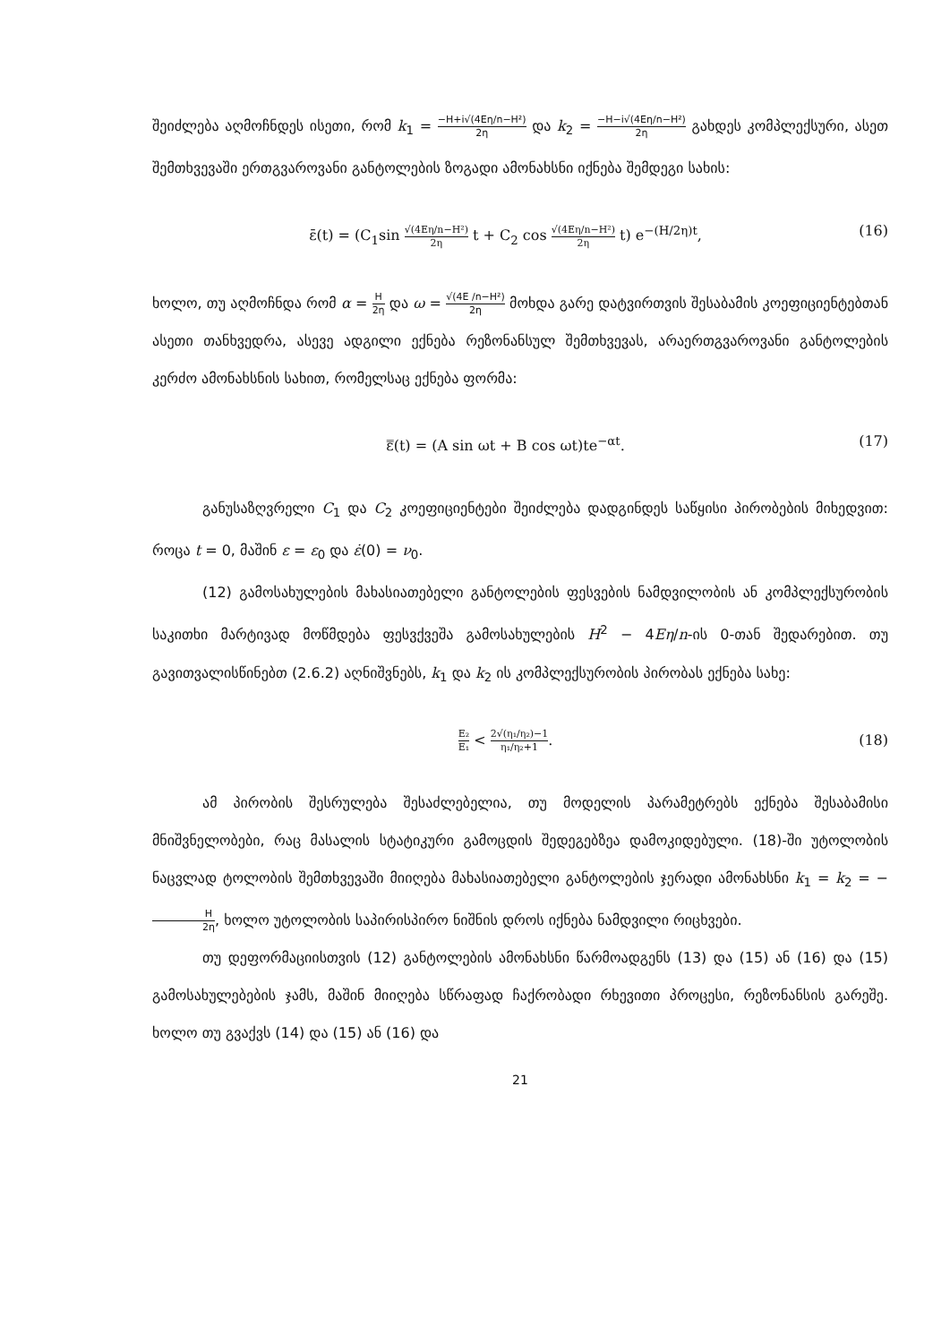შეიძლება აღმოჩნდეს ისეთი, რომ k<sub>1</sub> = −H+i√(4Eη/n−H²) 2η და k<sub>2</sub> = −H−i√(4Eη/n−H²) 2η გახდეს კომპლექსური, ასეთ შემთხვევაში ერთგვაროვანი განტოლების ზოგადი ამონახსნი იქნება შემდეგი სახის:
ε̄(t) = (C<sub>1</sub>sin √(4Eη/n−H²) 2η t + C<sub>2</sub> cos √(4Eη/n−H²) 2η t) e<sup>−(H/2η)t</sup>, (16)
ხოლო, თუ აღმოჩნდა რომ α = H 2η და ω = √(4E /n−H²) 2η მოხდა გარე დატვირთვის შესაბამის კოეფიციენტებთან ასეთი თანხვედრა, ასევე ადგილი ექნება რეზონანსულ შემთხვევას, არაერთგვაროვანი განტოლების კერძო ამონახსნის სახით, რომელსაც ექნება ფორმა:
ε̿(t) = (A sin ωt + B cos ωt)te<sup>−αt</sup>. (17)
განუსაზღვრელი C<sub>1</sub> და C<sub>2</sub> კოეფიციენტები შეიძლება დადგინდეს საწყისი პირობების მიხედვით: როცა t = 0, მაშინ ε = ε<sub>0</sub> და ε̇(0) = ν<sub>0</sub>.
(12) გამოსახულების მახასიათებელი განტოლების ფესვების ნამდვილობის ან კომპლექსურობის საკითხი მარტივად მოწმდება ფესვქვეშა გამოსახულების H<sup>2</sup> − 4Eη/n-ის 0-თან შედარებით. თუ გავითვალისწინებთ (2.6.2) აღნიშვნებს, k<sub>1</sub> და k<sub>2</sub> ის კომპლექსურობის პირობას ექნება სახე:
E₂ E₁ < 2√(η₁/η₂)−1 η₁/η₂+1. (18)
ამ პირობის შესრულება შესაძლებელია, თუ მოდელის პარამეტრებს ექნება შესაბამისი მნიშვნელობები, რაც მასალის სტატიკური გამოცდის შედეგებზეა დამოკიდებული. (18)-ში უტოლობის ნაცვლად ტოლობის შემთხვევაში მიიღება მახასიათებელი განტოლების ჯერადი ამონახსნი k<sub>1</sub> = k<sub>2</sub> = −H 2η, ხოლო უტოლობის საპირისპირო ნიშნის დროს იქნება ნამდვილი რიცხვები.
თუ დეფორმაციისთვის (12) განტოლების ამონახსნი წარმოადგენს (13) და (15) ან (16) და (15) გამოსახულებების ჯამს, მაშინ მიიღება სწრაფად ჩაქრობადი რხევითი პროცესი, რეზონანსის გარეშე. ხოლო თუ გვაქვს (14) და (15) ან (16) და
21